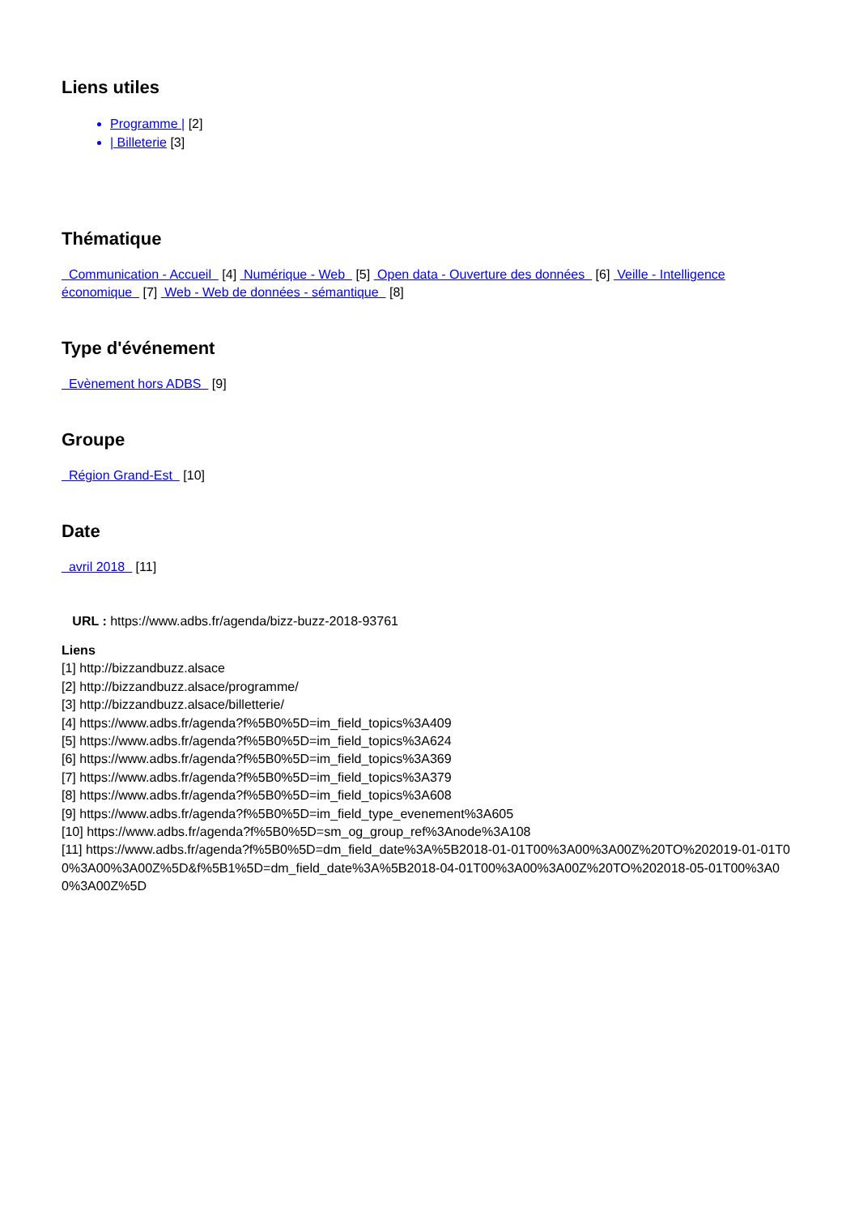Liens utiles
Programme | [2]
| Billeterie [3]
Thématique
Communication - Accueil [4] Numérique - Web [5] Open data - Ouverture des données [6] Veille - Intelligence économique [7] Web - Web de données - sémantique [8]
Type d'événement
Evènement hors ADBS [9]
Groupe
Région Grand-Est [10]
Date
avril 2018 [11]
URL : https://www.adbs.fr/agenda/bizz-buzz-2018-93761
Liens
[1] http://bizzandbuzz.alsace
[2] http://bizzandbuzz.alsace/programme/
[3] http://bizzandbuzz.alsace/billetterie/
[4] https://www.adbs.fr/agenda?f%5B0%5D=im_field_topics%3A409
[5] https://www.adbs.fr/agenda?f%5B0%5D=im_field_topics%3A624
[6] https://www.adbs.fr/agenda?f%5B0%5D=im_field_topics%3A369
[7] https://www.adbs.fr/agenda?f%5B0%5D=im_field_topics%3A379
[8] https://www.adbs.fr/agenda?f%5B0%5D=im_field_topics%3A608
[9] https://www.adbs.fr/agenda?f%5B0%5D=im_field_type_evenement%3A605
[10] https://www.adbs.fr/agenda?f%5B0%5D=sm_og_group_ref%3Anode%3A108
[11] https://www.adbs.fr/agenda?f%5B0%5D=dm_field_date%3A%5B2018-01-01T00%3A00%3A00Z%20TO%202019-01-01T00%3A00%3A00Z%5D&f%5B1%5D=dm_field_date%3A%5B2018-04-01T00%3A00%3A00Z%20TO%202018-05-01T00%3A00%3A00Z%5D